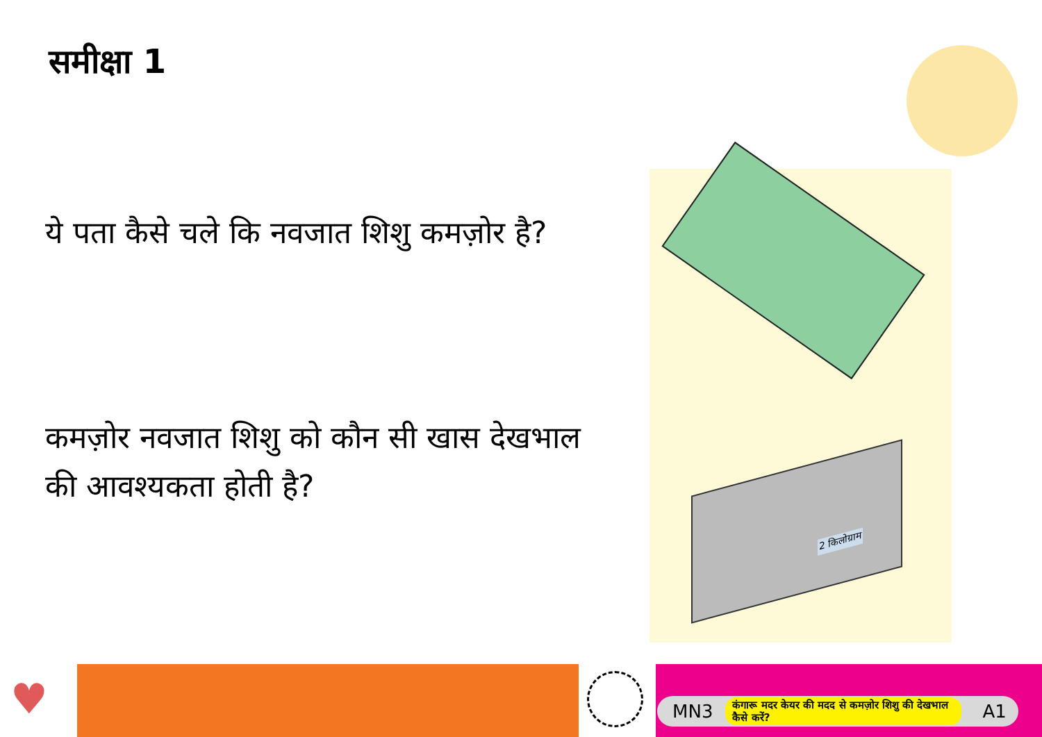समीक्षा 1
ये पता कैसे चले कि नवजात शिशु कमज़ोर है?
कमज़ोर नवजात शिशु को कौन सी खास देखभाल की आवश्यकता होती है?
2 किलोग्राम
♥
MN3 कंगारू मदर केयर की मदद से कमज़ोर शिशु की देखभाल कैसे करें? A1